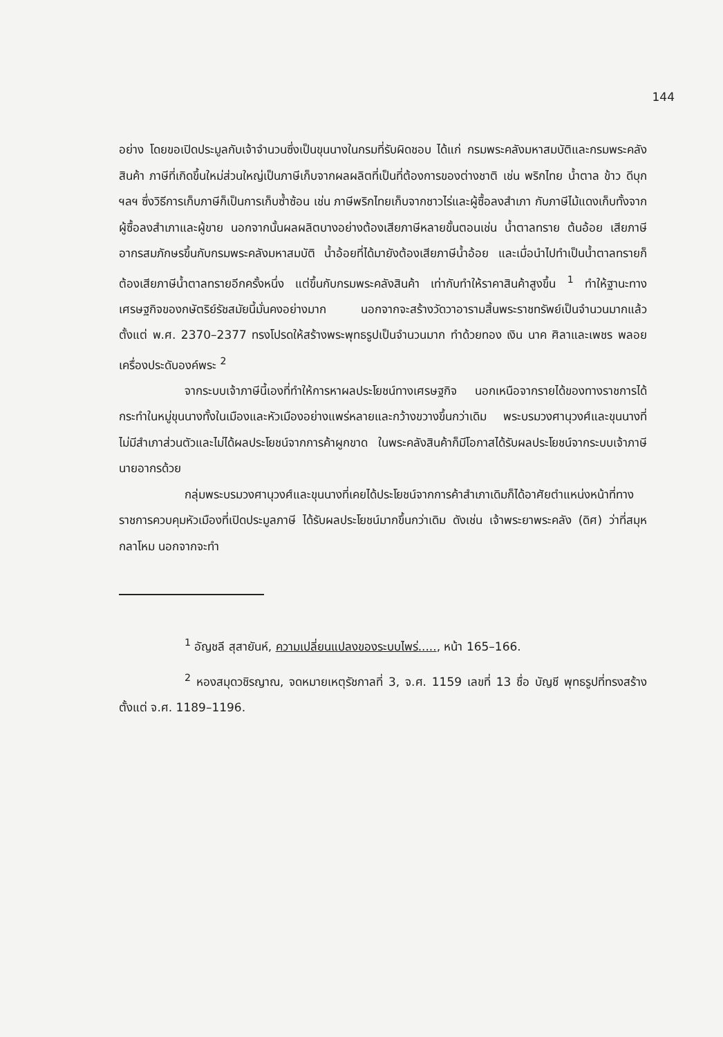144
อย่าง โดยขอเปิดประมูลกับเจ้าจำนวนซึ่งเป็นขุนนางในกรมที่รับผิดชอบ ได้แก่ กรมพระคลังมหาสมบัติและกรมพระคลังสินค้า ภาษีที่เกิดขึ้นใหม่ส่วนใหญ่เป็นภาษีเก็บจากผลผลิตที่เป็นที่ต้องการของต่างชาติ เช่น พริกไทย น้ำตาล ข้าว ดีบุก ฯลฯ ซึ่งวิธีการเก็บภาษีก็เป็นการเก็บซ้ำซ้อน เช่น ภาษีพริกไทยเก็บจากชาวไร่และผู้ซื้อลงสำเภา กับภาษีไม้แดงเก็บทั้งจากผู้ซื้อลงสำเภาและผู้ขาย นอกจากนั้นผลผลิตบางอย่างต้องเสียภาษีหลายขั้นตอนเช่น น้ำตาลทราย ต้นอ้อย เสียภาษีอากรสมภักษรขึ้นกับกรมพระคลังมหาสมบัติ น้ำอ้อยที่ได้มายังต้องเสียภาษีน้ำอ้อย และเมื่อนำไปทำเป็นน้ำตาลทรายก็ต้องเสียภาษีน้ำตาลทรายอีกครั้งหนึ่ง แต่ขึ้นกับกรมพระคลังสินค้า เท่ากับทำให้ราคาสินค้าสูงขึ้น <sup>1</sup> ทำให้ฐานะทางเศรษฐกิจของกษัตริย์รัชสมัยนี้มั่นคงอย่างมาก นอกจากจะสร้างวัดวาอารามสิ้นพระราชทรัพย์เป็นจำนวนมากแล้ว ตั้งแต่ พ.ศ. 2370–2377 ทรงโปรดให้สร้างพระพุทธรูปเป็นจำนวนมาก ทำด้วยทอง เงิน นาค ศิลาและเพชร พลอยเครื่องประดับองค์พระ <sup>2</sup>
จากระบบเจ้าภาษีนี้เองที่ทำให้การหาผลประโยชน์ทางเศรษฐกิจ นอกเหนือจากรายได้ของทางราชการได้กระทำในหมู่ขุนนางทั้งในเมืองและหัวเมืองอย่างแพร่หลายและกว้างขวางขึ้นกว่าเดิม พระบรมวงศานุวงศ์และขุนนางที่ไม่มีสำเภาส่วนตัวและไม่ได้ผลประโยชน์จากการค้าผูกขาด ในพระคลังสินค้าก็มีโอกาสได้รับผลประโยชน์จากระบบเจ้าภาษีนายอากรด้วย
กลุ่มพระบรมวงศานุวงศ์และขุนนางที่เคยได้ประโยชน์จากการค้าสำเภาเดิมก็ได้อาศัยตำแหน่งหน้าที่ทางราชการควบคุมหัวเมืองที่เปิดประมูลภาษี ได้รับผลประโยชน์มากขึ้นกว่าเดิม ดังเช่น เจ้าพระยาพระคลัง (ดิศ) ว่าที่สมุหกลาโหม นอกจากจะทำ
<sup>1</sup> อัญชลี สุสายันห์, ความเปลี่ยนแปลงของระบบไพร่....., หน้า 165–166.
<sup>2</sup> หองสมุดวชิรญาณ, จดหมายเหตุรัชกาลที่ 3, จ.ศ. 1159 เลขที่ 13 ชื่อ บัญชี พุทธรูปที่ทรงสร้างตั้งแต่ จ.ศ. 1189–1196.